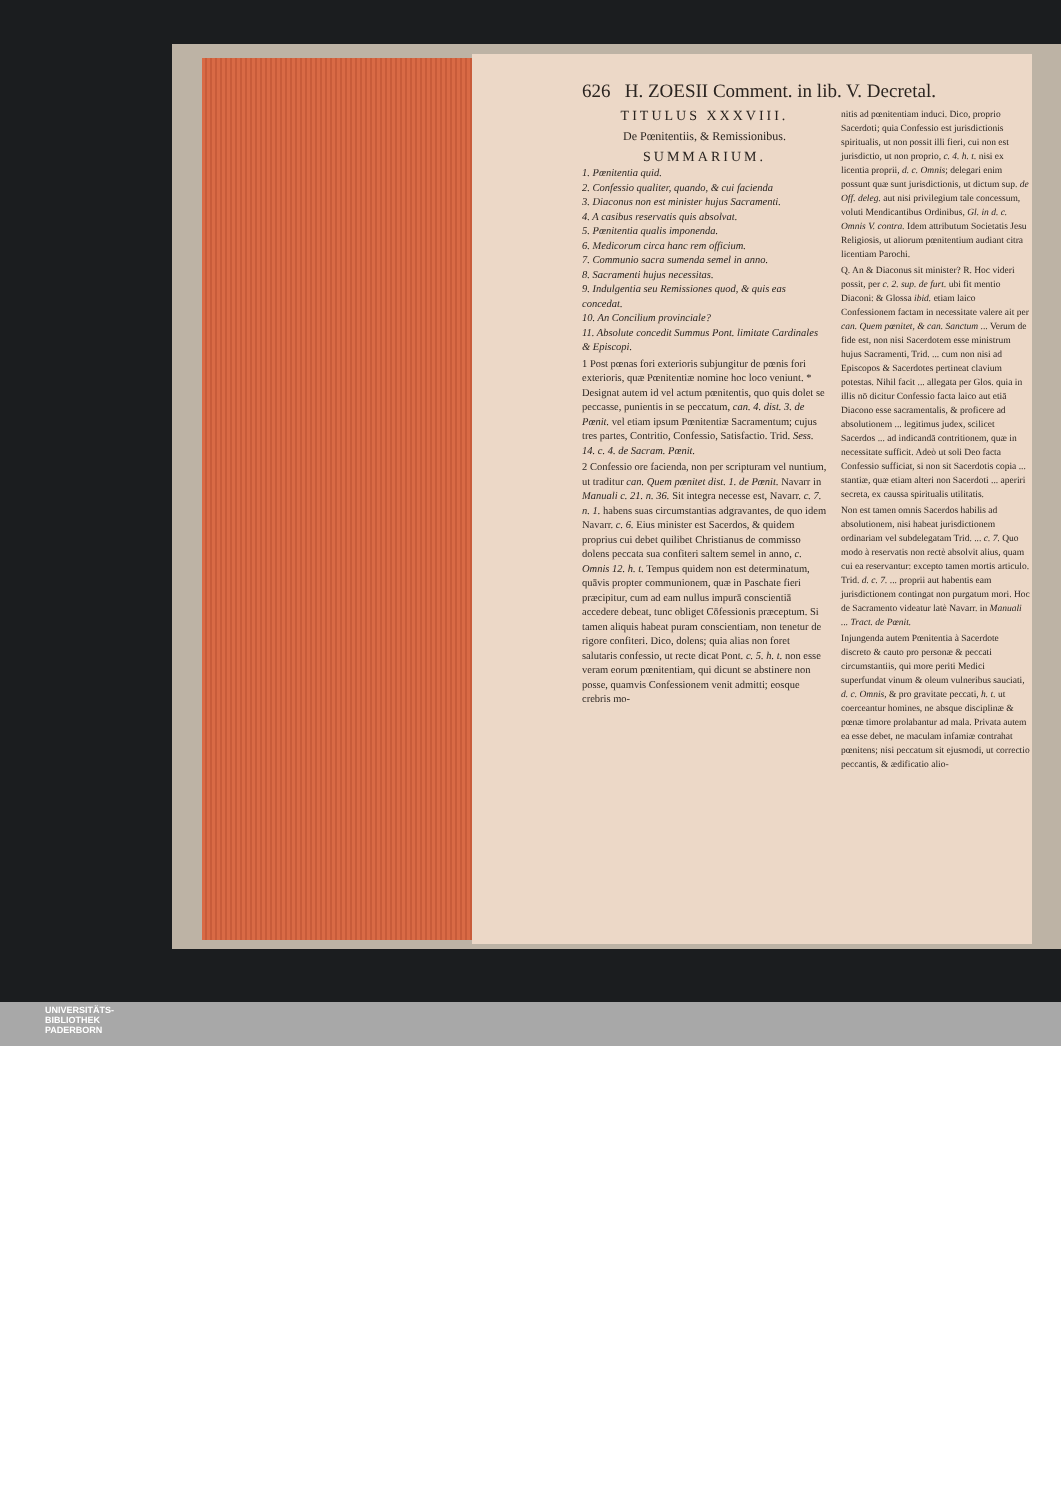626 H. ZOESII Comment. in lib. V. Decretal.
TITULUS XXXVIII.
De Pœnitentiis, & Remissionibus.
SUMMARIUM.
1. Pœnitentia quid.
2. Confessio qualiter, quando, & cui facienda
3. Diaconus non est minister hujus Sacramenti.
4. A casibus reservatis quis absolvat.
5. Pœnitentia qualis imponenda.
6. Medicorum circa hanc rem officium.
7. Communio sacra sumenda semel in anno.
8. Sacramenti hujus necessitas.
9. Indulgentia seu Remissiones quod, & quis eas concedat.
10. An Concilium provinciale?
11. Absolute concedit Summus Pont. limitate Cardinales & Episcopi.
1 Post pœnas fori exterioris subjungitur de pœnis fori exterioris, quæ Pœnitentiæ nomine hoc loco veniunt. * Designat autem id vel actum pœnitentis, quo quis dolet se peccasse, punientis in se peccatum, can. 4. dist. 3. de Pœnit. vel etiam ipsum Pœnitentiæ Sacramentum; cujus tres partes, Contritio, Confessio, Satisfactio. Trid. Sess. 14. c. 4. de Sacram. Pœnit.
2 Confessio ore facienda, non per scripturam vel nuntium, ut traditur can. Quem pœnitet dist. 1. de Pœnit. Navarr in Manuali c. 21. n. 36. Sit integra necesse est, Navarr. c. 7. n. 1. habens suas circumstantias adgravantes, de quo idem Navarr. c. 6. Eius minister est Sacerdos, & quidem proprius cui debet quilibet Christianus de commisso dolens peccata sua confiteri saltem semel in anno, c. Omnis 12. h. t. Tempus quidem non est determinatum, quāvis propter communionem, quæ in Paschate fieri præcipitur, cum ad eam nullus impurā conscientiā accedere debeat, tunc obliget Cōfessionis præceptum. Si tamen aliquis habeat puram conscientiam, non tenetur de rigore confiteri. Dico, dolens; quia alias non foret salutaris confessio, ut recte dicat Pont. c. 5. h. t. non esse veram eorum pœnitentiam, qui dicunt se abstinere non posse, quamvis Confessionem venit admitti; eosque crebris mo-
nitis ad pœnitentiam induci. Dico, proprio Sacerdoti; quia Confessio est jurisdictionis spiritualis, ut non possit illi fieri, cui non est jurisdictio, ut non proprio, c. 4. h. t. nisi ex licentia proprii, d. c. Omnis; delegari enim possunt quæ sunt jurisdictionis, ut dictum sup. de Off. deleg. aut nisi privilegium tale concessum, voluti Mendicantibus Ordinibus, Gl. in d. c. Omnis V. contra. Idem attributum Societatis Jesu Religiosis, ut aliorum pœnitentium audiant citra licentiam Parochi.
Q. An & Diaconus sit minister? R. Hoc videri possit, per c. 2. sup. de furt. ubi fit mentio Diaconi: & Glossa ibid. etiam laico Confessionem factam in necessitate valere ait per can. Quem pœnitet, & can. Sanctum ... Verum de fide est, non nisi Sacerdotem esse ministrum hujus Sacramenti, Trid. ... cum non nisi ad Episcopos & Sacerdotes pertineat clavium potestas. Nihil facit ... allegata per Glos. quia in illis nō dicitur Confessio facta laico aut etiā Diacono esse sacramentalis, & proficere ad absolutionem ... legitimus judex, scilicet Sacerdos ... ad indicandā contritionem, quæ in necessitate sufficit. Adeò ut soli Deo facta Confessio sufficiat, si non sit Sacerdotis copia ... stantiæ, quæ etiam alteri non Sacerdoti ... aperiri secreta, ex caussa spiritualis utilitatis.
Non est tamen omnis Sacerdos habilis ad absolutionem, nisi habeat jurisdictionem ordinariam vel subdelegatam Trid. ... c. 7. Quo modo à reservatis non rectè absolvit alius, quam cui ea reservantur: excepto tamen mortis articulo. Trid. d. c. 7. ... proprii aut habentis eam jurisdictionem contingat non purgatum mori. Hoc de Sacramento videatur latè Navarr. in Manuali ... Tract. de Pœnit.
Injungenda autem Pœnitentia à Sacerdote discreto & cauto pro personæ & peccati circumstantiis, qui more periti Medici superfundat vinum & oleum vulneribus sauciati, d. c. Omnis, & pro gravitate peccati, h. t. ut coerceantur homines, ne absque disciplinæ & pœnæ timore prolabantur ad mala. Privata autem ea esse debet, ne maculam infamiæ contrahat pœnitens; nisi peccatum sit ejusmodi, ut correctio peccantis, & ædificatio alio-
UNIVERSITÄTS-
BIBLIOTHEK
PADERBORN